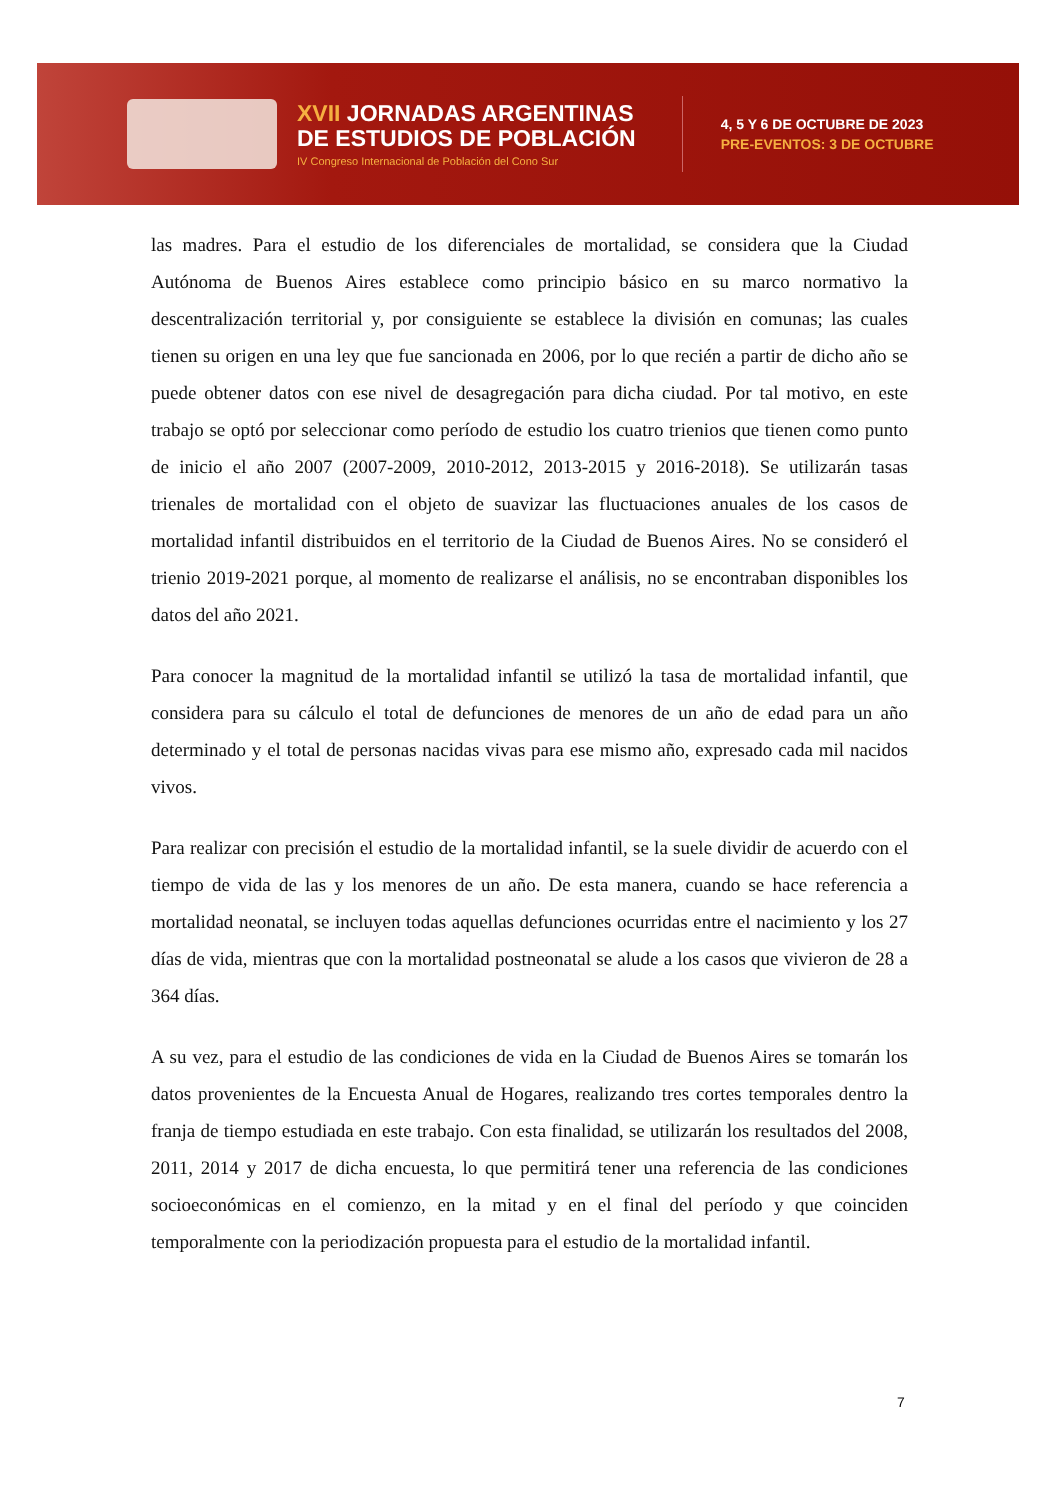XVII JORNADAS ARGENTINAS
DE ESTUDIOS DE POBLACIÓN
IV Congreso Internacional de Población del Cono Sur
4, 5 Y 6 DE OCTUBRE DE 2023
PRE-EVENTOS: 3 DE OCTUBRE
las madres. Para el estudio de los diferenciales de mortalidad, se considera que la Ciudad Autónoma de Buenos Aires establece como principio básico en su marco normativo la descentralización territorial y, por consiguiente se establece la división en comunas; las cuales tienen su origen en una ley que fue sancionada en 2006, por lo que recién a partir de dicho año se puede obtener datos con ese nivel de desagregación para dicha ciudad. Por tal motivo, en este trabajo se optó por seleccionar como período de estudio los cuatro trienios que tienen como punto de inicio el año 2007 (2007-2009, 2010-2012, 2013-2015 y 2016-2018). Se utilizarán tasas trienales de mortalidad con el objeto de suavizar las fluctuaciones anuales de los casos de mortalidad infantil distribuidos en el territorio de la Ciudad de Buenos Aires. No se consideró el trienio 2019-2021 porque, al momento de realizarse el análisis, no se encontraban disponibles los datos del año 2021.
Para conocer la magnitud de la mortalidad infantil se utilizó la tasa de mortalidad infantil, que considera para su cálculo el total de defunciones de menores de un año de edad para un año determinado y el total de personas nacidas vivas para ese mismo año, expresado cada mil nacidos vivos.
Para realizar con precisión el estudio de la mortalidad infantil, se la suele dividir de acuerdo con el tiempo de vida de las y los menores de un año. De esta manera, cuando se hace referencia a mortalidad neonatal, se incluyen todas aquellas defunciones ocurridas entre el nacimiento y los 27 días de vida, mientras que con la mortalidad postneonatal se alude a los casos que vivieron de 28 a 364 días.
A su vez, para el estudio de las condiciones de vida en la Ciudad de Buenos Aires se tomarán los datos provenientes de la Encuesta Anual de Hogares, realizando tres cortes temporales dentro la franja de tiempo estudiada en este trabajo. Con esta finalidad, se utilizarán los resultados del 2008, 2011, 2014 y 2017 de dicha encuesta, lo que permitirá tener una referencia de las condiciones socioeconómicas en el comienzo, en la mitad y en el final del período y que coinciden temporalmente con la periodización propuesta para el estudio de la mortalidad infantil.
7